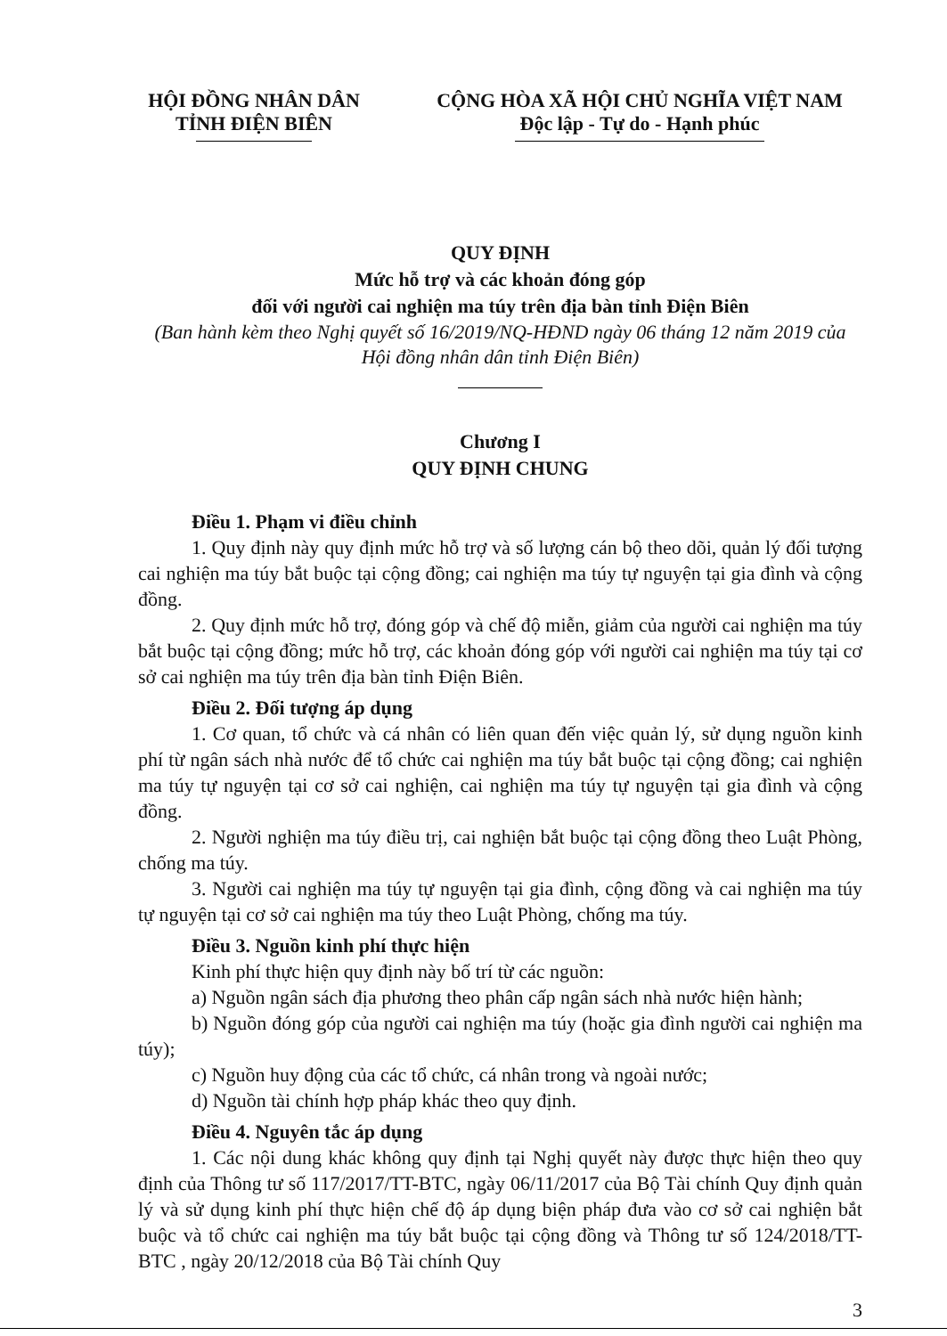HỘI ĐỒNG NHÂN DÂN
TỈNH ĐIỆN BIÊN
CỘNG HÒA XÃ HỘI CHỦ NGHĨA VIỆT NAM
Độc lập - Tự do - Hạnh phúc
QUY ĐỊNH
Mức hỗ trợ và các khoản đóng góp
đối với người cai nghiện ma túy trên địa bàn tỉnh Điện Biên
(Ban hành kèm theo Nghị quyết số 16/2019/NQ-HĐND ngày 06 tháng 12 năm 2019 của
Hội đồng nhân dân tỉnh Điện Biên)
Chương I
QUY ĐỊNH CHUNG
Điều 1. Phạm vi điều chỉnh
1. Quy định này quy định mức hỗ trợ và số lượng cán bộ theo dõi, quản lý đối tượng cai nghiện ma túy bắt buộc tại cộng đồng; cai nghiện ma túy tự nguyện tại gia đình và cộng đồng.
2. Quy định mức hỗ trợ, đóng góp và chế độ miễn, giảm của người cai nghiện ma túy bắt buộc tại cộng đồng; mức hỗ trợ, các khoản đóng góp với người cai nghiện ma túy tại cơ sở cai nghiện ma túy trên địa bàn tỉnh Điện Biên.
Điều 2. Đối tượng áp dụng
1. Cơ quan, tổ chức và cá nhân có liên quan đến việc quản lý, sử dụng nguồn kinh phí từ ngân sách nhà nước để tổ chức cai nghiện ma túy bắt buộc tại cộng đồng; cai nghiện ma túy tự nguyện tại cơ sở cai nghiện, cai nghiện ma túy tự nguyện tại gia đình và cộng đồng.
2. Người nghiện ma túy điều trị, cai nghiện bắt buộc tại cộng đồng theo Luật Phòng, chống ma túy.
3. Người cai nghiện ma túy tự nguyện tại gia đình, cộng đồng và cai nghiện ma túy tự nguyện tại cơ sở cai nghiện ma túy theo Luật Phòng, chống ma túy.
Điều 3. Nguồn kinh phí thực hiện
Kinh phí thực hiện quy định này bố trí từ các nguồn:
a) Nguồn ngân sách địa phương theo phân cấp ngân sách nhà nước hiện hành;
b) Nguồn đóng góp của người cai nghiện ma túy (hoặc gia đình người cai nghiện ma túy);
c) Nguồn huy động của các tổ chức, cá nhân trong và ngoài nước;
d) Nguồn tài chính hợp pháp khác theo quy định.
Điều 4. Nguyên tắc áp dụng
1. Các nội dung khác không quy định tại Nghị quyết này được thực hiện theo quy định của Thông tư số 117/2017/TT-BTC, ngày 06/11/2017 của Bộ Tài chính Quy định quản lý và sử dụng kinh phí thực hiện chế độ áp dụng biện pháp đưa vào cơ sở cai nghiện bắt buộc và tổ chức cai nghiện ma túy bắt buộc tại cộng đồng và Thông tư số 124/2018/TT-BTC , ngày 20/12/2018 của Bộ Tài chính Quy
3